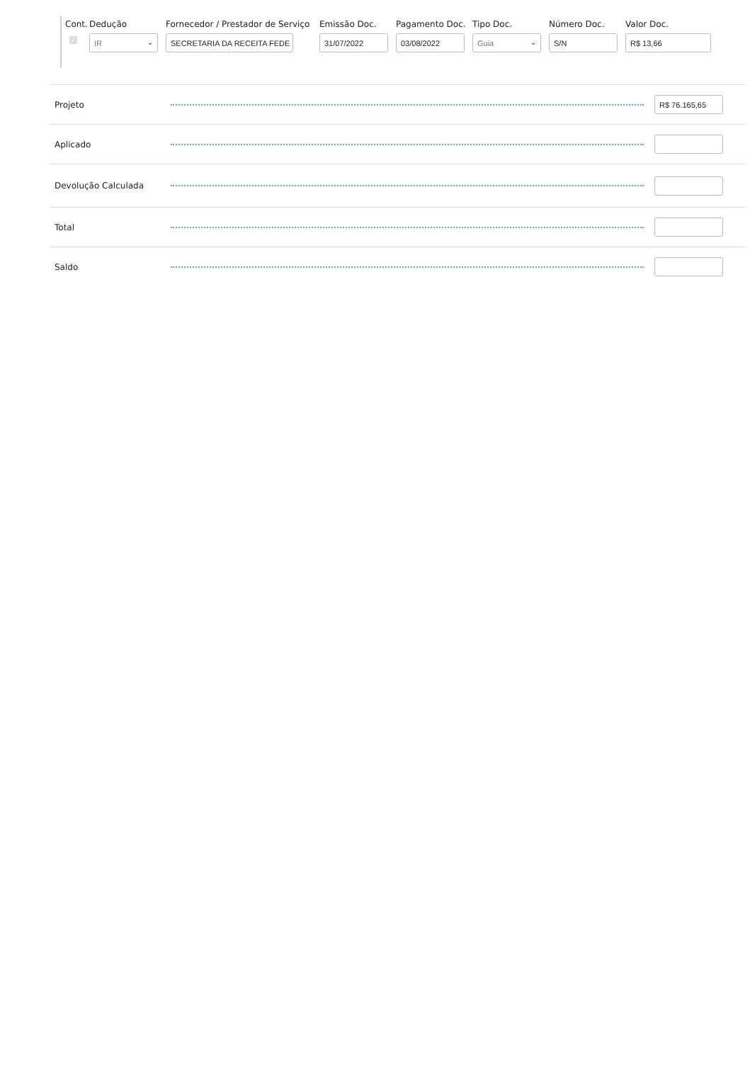| Cont. | Dedução | Fornecedor / Prestador de Serviço | Emissão Doc. | Pagamento Doc. | Tipo Doc. | Número Doc. | Valor Doc. |
| --- | --- | --- | --- | --- | --- | --- | --- |
| ✓ | IR ⌄ | SECRETARIA DA RECEITA FEDE | 31/07/2022 | 03/08/2022 | Guia ⌄ | S/N | R$ 13,66 |
Projeto
R$ 76.165,65
Aplicado
Devolução Calculada
Total
Saldo